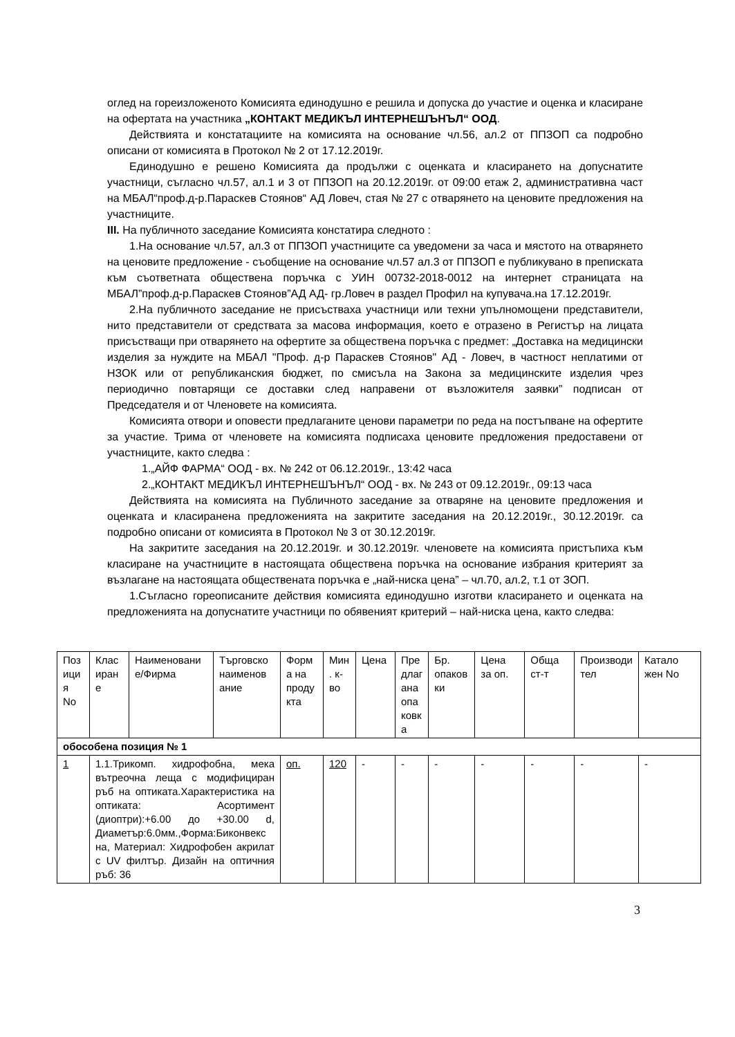оглед на гореизложеното Комисията единодушно е решила и допуска до участие и оценка и класиране на офертата на участника „КОНТАКТ МЕДИКЪЛ ИНТЕРНЕШЪНЪЛ“ ООД.
Действията и констатациите на комисията на основание чл.56, ал.2 от ППЗОП са подробно описани от комисията в Протокол № 2 от 17.12.2019г.
Единодушно е решено Комисията да продължи с оценката и класирането на допуснатите участници, съгласно чл.57, ал.1 и 3 от ППЗОП на 20.12.2019г. от 09:00 етаж 2, административна част на МБАЛ“проф.д-р.Параскев Стоянов“ АД Ловеч, стая № 27 с отварянето на ценовите предложения на участниците.
III. На публичното заседание Комисията констатира следното :
1.На основание чл.57, ал.3 от ППЗОП участниците са уведомени за часа и мястото на отварянето на ценовите предложение - съобщение на основание чл.57 ал.3 от ППЗОП е публикувано в преписката към съответната обществена поръчка с УИН 00732-2018-0012 на интернет страницата на МБАЛ”проф.д-р.Параскев Стоянов”АД АД- гр.Ловеч в раздел Профил на купувача.на 17.12.2019г.
2.На публичното заседание не присъстваха участници или техни упълномощени представители, нито представители от средствата за масова информация, което е отразено в Регистър на лицата присъстващи при отварянето на офертите за обществена поръчка с предмет: „Доставка на медицински изделия за нуждите на МБАЛ "Проф. д-р Параскев Стоянов" АД - Ловеч, в частност неплатими от НЗОК или от републиканския бюджет, по смисъла на Закона за медицинските изделия чрез периодично повтарящи се доставки след направени от възложителя заявки” подписан от Председателя и от Членовете на комисията.
Комисията отвори и оповести предлаганите ценови параметри по реда на постъпване на офертите за участие. Трима от членовете на комисията подписаха ценовите предложения предоставени от участниците, както следва :
1.„АЙФ ФАРМА“ ООД - вх. № 242 от 06.12.2019г., 13:42 часа
2.„КОНТАКТ МЕДИКЪЛ ИНТЕРНЕШЪНЪЛ“ ООД - вх. № 243 от 09.12.2019г., 09:13 часа
Действията на комисията на Публичното заседание за отваряне на ценовите предложения и оценката и класиранена предложенията на закритите заседания на 20.12.2019г., 30.12.2019г. са подробно описани от комисията в Протокол № 3 от 30.12.2019г.
На закритите заседания на 20.12.2019г. и 30.12.2019г. членовете на комисията пристъпиха към класиране на участниците в настоящата обществена поръчка на основание избрания критерият за възлагане на настоящата обществената поръчка е „най-ниска цена” – чл.70, ал.2, т.1 от ЗОП.
1.Съгласно гореописаните действия комисията единодушно изготви класирането и оценката на предложенията на допуснатите участници по обявеният критерий – най-ниска цена, както следва:
| Поз ици я No | Клас иран е | Наименовани е/Фирма | Търговско наименов ание | Форм а на проду кта | Мин . к-во | Цена | Пре длаг ана опа ковк а | Бр. опаков ки | Цена за оп. | Обща ст-т | Производи тел | Катало жен No |
| --- | --- | --- | --- | --- | --- | --- | --- | --- | --- | --- | --- | --- |
| обособена позиция № 1 | | | | | | | | | | | | |
| 1 | 1.1.Трикомп. хидрофобна, мека вътреочна леща с модифициран ръб на оптиката.Характеристика на оптиката: Асортимент (диоптри):+6.00 до +30.00 d, Диаметър:6.0мм.,Форма:Биконвекс на, Материал: Хидрофобен акрилат с UV филтър. Дизайн на оптичния ръб: 36 | | | оп. | 120 | - | - | - | - | - | - | - |
3